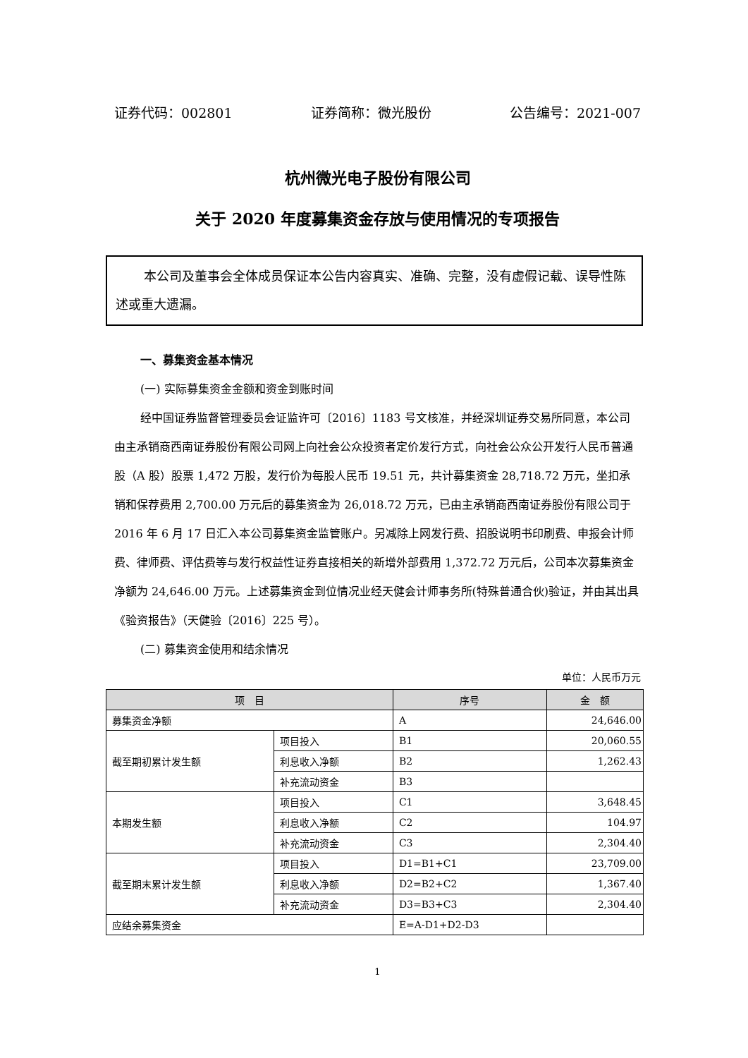证券代码：002801 证券简称：微光股份 公告编号：2021-007
杭州微光电子股份有限公司
关于 2020 年度募集资金存放与使用情况的专项报告
本公司及董事会全体成员保证本公告内容真实、准确、完整，没有虚假记载、误导性陈述或重大遗漏。
一、募集资金基本情况
(一) 实际募集资金金额和资金到账时间
经中国证券监督管理委员会证监许可〔2016〕1183 号文核准，并经深圳证券交易所同意，本公司由主承销商西南证券股份有限公司网上向社会公众投资者定价发行方式，向社会公众公开发行人民币普通股（A 股）股票 1,472 万股，发行价为每股人民币 19.51 元，共计募集资金 28,718.72 万元，坐扣承销和保荐费用 2,700.00 万元后的募集资金为 26,018.72 万元，已由主承销商西南证券股份有限公司于 2016 年 6 月 17 日汇入本公司募集资金监管账户。另减除上网发行费、招股说明书印刷费、申报会计师费、律师费、评估费等与发行权益性证券直接相关的新增外部费用 1,372.72 万元后，公司本次募集资金净额为 24,646.00 万元。上述募集资金到位情况业经天健会计师事务所(特殊普通合伙)验证，并由其出具《验资报告》（天健验〔2016〕225 号）。
(二) 募集资金使用和结余情况
单位：人民币万元
| 项 目 | | 序号 | 金 额 |
| --- | --- | --- | --- |
| 募集资金净额 | | A | 24,646.00 |
| 截至期初累计发生额 | 项目投入 | B1 | 20,060.55 |
| | 利息收入净额 | B2 | 1,262.43 |
| | 补充流动资金 | B3 | |
| 本期发生额 | 项目投入 | C1 | 3,648.45 |
| | 利息收入净额 | C2 | 104.97 |
| | 补充流动资金 | C3 | 2,304.40 |
| 截至期末累计发生额 | 项目投入 | D1=B1+C1 | 23,709.00 |
| | 利息收入净额 | D2=B2+C2 | 1,367.40 |
| | 补充流动资金 | D3=B3+C3 | 2,304.40 |
| 应结余募集资金 | | E=A-D1+D2-D3 | |
1